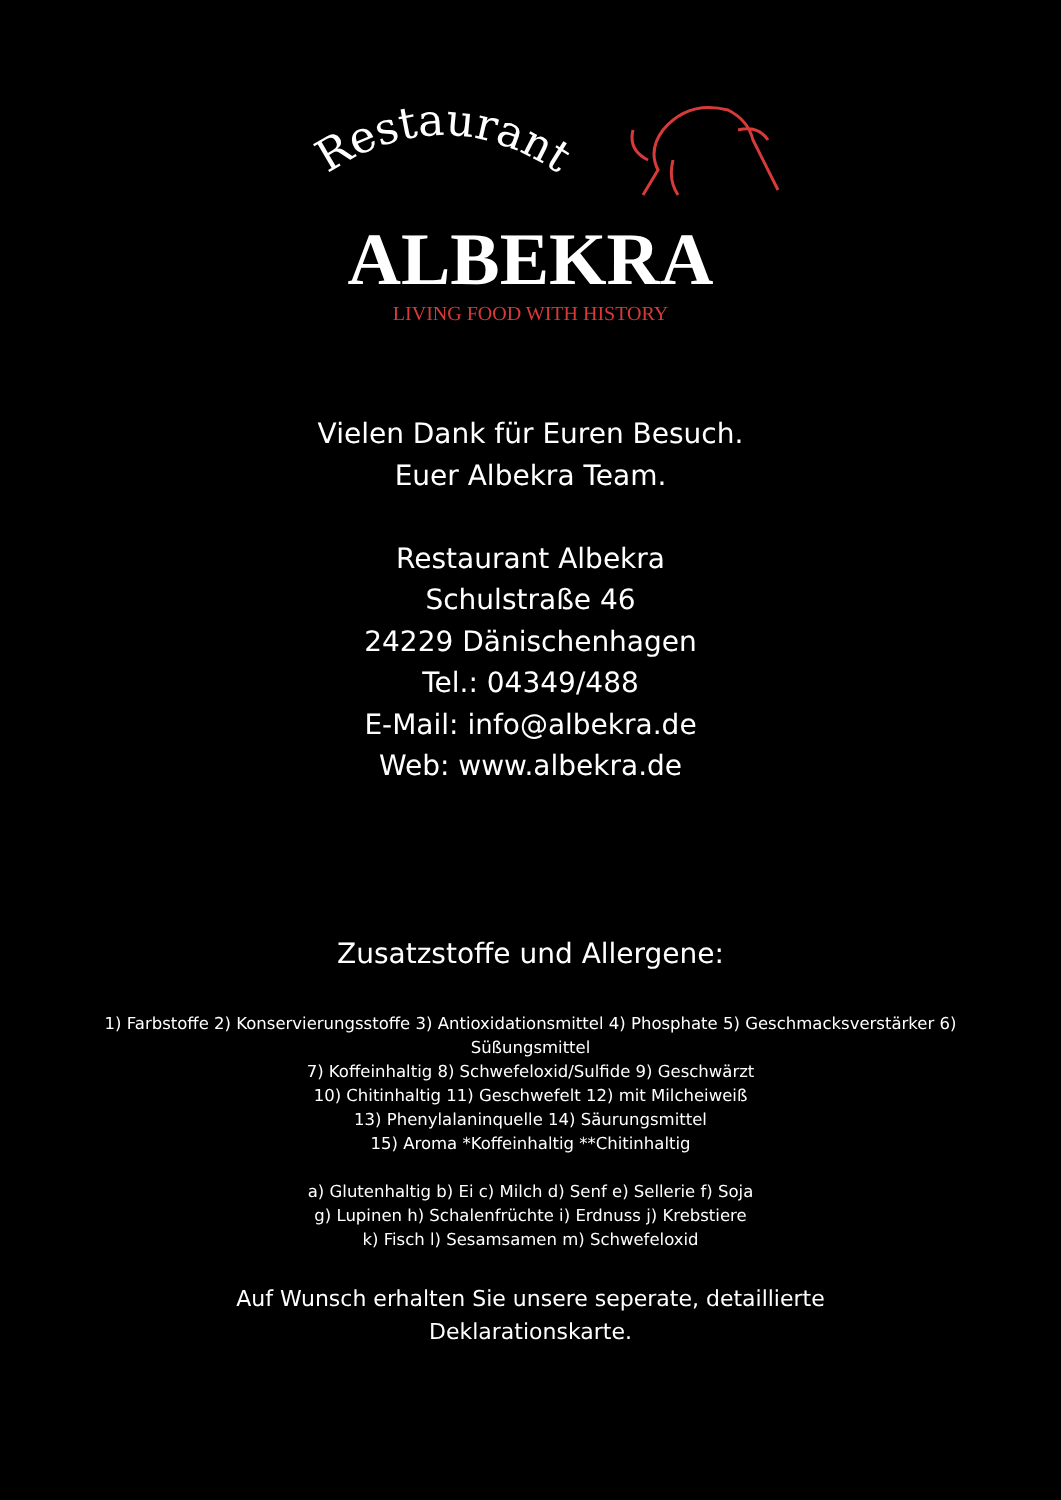Restaurant
ALBEKRA
LIVING FOOD WITH HISTORY
Vielen Dank für Euren Besuch.
Euer Albekra Team.
Restaurant Albekra
Schulstraße 46
24229 Dänischenhagen
Tel.: 04349/488
E-Mail: info@albekra.de
Web: www.albekra.de
Zusatzstoffe und Allergene:
1) Farbstoffe 2) Konservierungsstoffe 3) Antioxidationsmittel 4) Phosphate 5) Geschmacksverstärker 6) Süßungsmittel
7) Koffeinhaltig 8) Schwefeloxid/Sulfide 9) Geschwärzt
10) Chitinhaltig 11) Geschwefelt 12) mit Milcheiweiß
13) Phenylalaninquelle 14) Säurungsmittel
15) Aroma *Koffeinhaltig **Chitinhaltig
a) Glutenhaltig b) Ei c) Milch d) Senf e) Sellerie f) Soja
g) Lupinen h) Schalenfrüchte i) Erdnuss j) Krebstiere
k) Fisch l) Sesamsamen m) Schwefeloxid
Auf Wunsch erhalten Sie unsere seperate, detaillierte
Deklarationskarte.